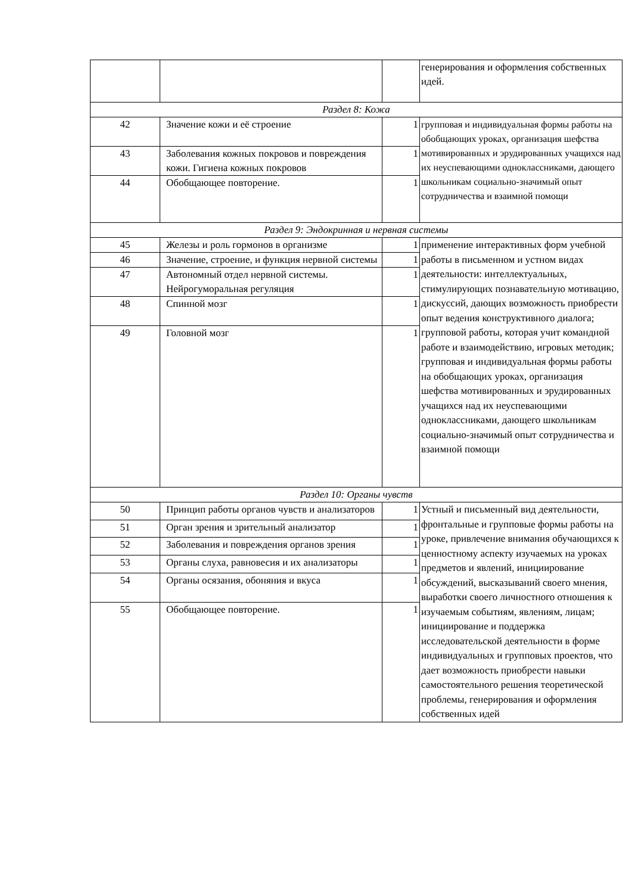| | | | генерирования и оформления собственных идей. |
| Раздел 8: Кожа | | | |
| 42 | Значение кожи и её строение | 1 | групповая и индивидуальная формы работы на обобщающих уроках, организация шефства мотивированных и эрудированных учащихся над их неуспевающими одноклассниками, дающего школьникам социально-значимый опыт сотрудничества и взаимной помощи |
| 43 | Заболевания кожных покровов и повреждения кожи. Гигиена кожных покровов | 1 | |
| 44 | Обобщающее повторение. | 1 | |
| Раздел 9: Эндокринная и нервная системы | | | |
| 45 | Железы и роль гормонов в организме | 1 | применение интерактивных форм учебной работы в письменном и устном видах деятельности: интеллектуальных, стимулирующих познавательную мотивацию, дискуссий, дающих возможность приобрести опыт ведения конструктивного диалога; групповой работы, которая учит командной работе и взаимодействию, игровых методик; групповая и индивидуальная формы работы на обобщающих уроках, организация шефства мотивированных и эрудированных учащихся над их неуспевающими одноклассниками, дающего школьникам социально-значимый опыт сотрудничества и взаимной помощи |
| 46 | Значение, строение, и функция нервной системы | 1 | |
| 47 | Автономный отдел нервной системы. Нейрогуморальная регуляция | 1 | |
| 48 | Спинной мозг | 1 | |
| 49 | Головной мозг | 1 | |
| Раздел 10: Органы чувств | | | |
| 50 | Принцип работы органов чувств и анализаторов | 1 | Устный и письменный вид деятельности, фронтальные и групповые формы работы на уроке, привлечение внимания обучающихся к ценностному аспекту изучаемых на уроках предметов и явлений, инициирование обсуждений, высказываний своего мнения, выработки своего личностного отношения к изучаемым событиям, явлениям, лицам; инициирование и поддержка исследовательской деятельности в форме индивидуальных и групповых проектов, что дает возможность приобрести навыки самостоятельного решения теоретической проблемы, генерирования и оформления собственных идей |
| 51 | Орган зрения и зрительный анализатор | 1 | |
| 52 | Заболевания и повреждения органов зрения | 1 | |
| 53 | Органы слуха, равновесия и их анализаторы | 1 | |
| 54 | Органы осязания, обоняния и вкуса | 1 | |
| 55 | Обобщающее повторение. | 1 | |